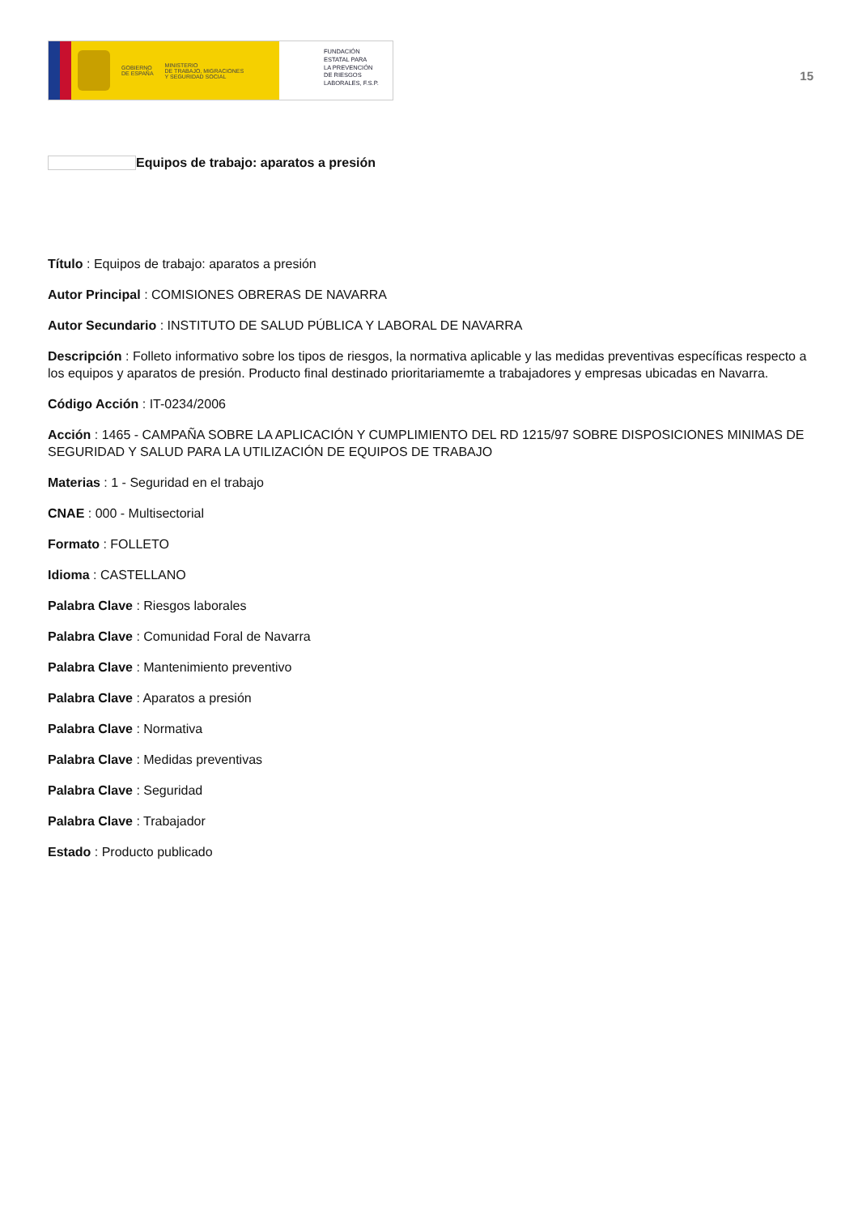GOBIERNO
DE ESPAÑA MINISTERIO
DE TRABAJO, MIGRACIONES
Y SEGURIDAD SOCIAL
FUNDACIÓN
ESTATAL PARA
LA PREVENCIÓN
DE RIESGOS
LABORALES, F.S.P.
15
Equipos de trabajo: aparatos a presión
Título : Equipos de trabajo: aparatos a presión
Autor Principal : COMISIONES OBRERAS DE NAVARRA
Autor Secundario : INSTITUTO DE SALUD PÚBLICA Y LABORAL DE NAVARRA
Descripción : Folleto informativo sobre los tipos de riesgos, la normativa aplicable y las medidas preventivas específicas respecto a los equipos y aparatos de presión. Producto final destinado prioritariamemte a trabajadores y empresas ubicadas en Navarra.
Código Acción : IT-0234/2006
Acción : 1465 - CAMPAÑA SOBRE LA APLICACIÓN Y CUMPLIMIENTO DEL RD 1215/97 SOBRE DISPOSICIONES MINIMAS DE SEGURIDAD Y SALUD PARA LA UTILIZACIÓN DE EQUIPOS DE TRABAJO
Materias : 1 - Seguridad en el trabajo
CNAE : 000 - Multisectorial
Formato : FOLLETO
Idioma : CASTELLANO
Palabra Clave : Riesgos laborales
Palabra Clave : Comunidad Foral de Navarra
Palabra Clave : Mantenimiento preventivo
Palabra Clave : Aparatos a presión
Palabra Clave : Normativa
Palabra Clave : Medidas preventivas
Palabra Clave : Seguridad
Palabra Clave : Trabajador
Estado : Producto publicado